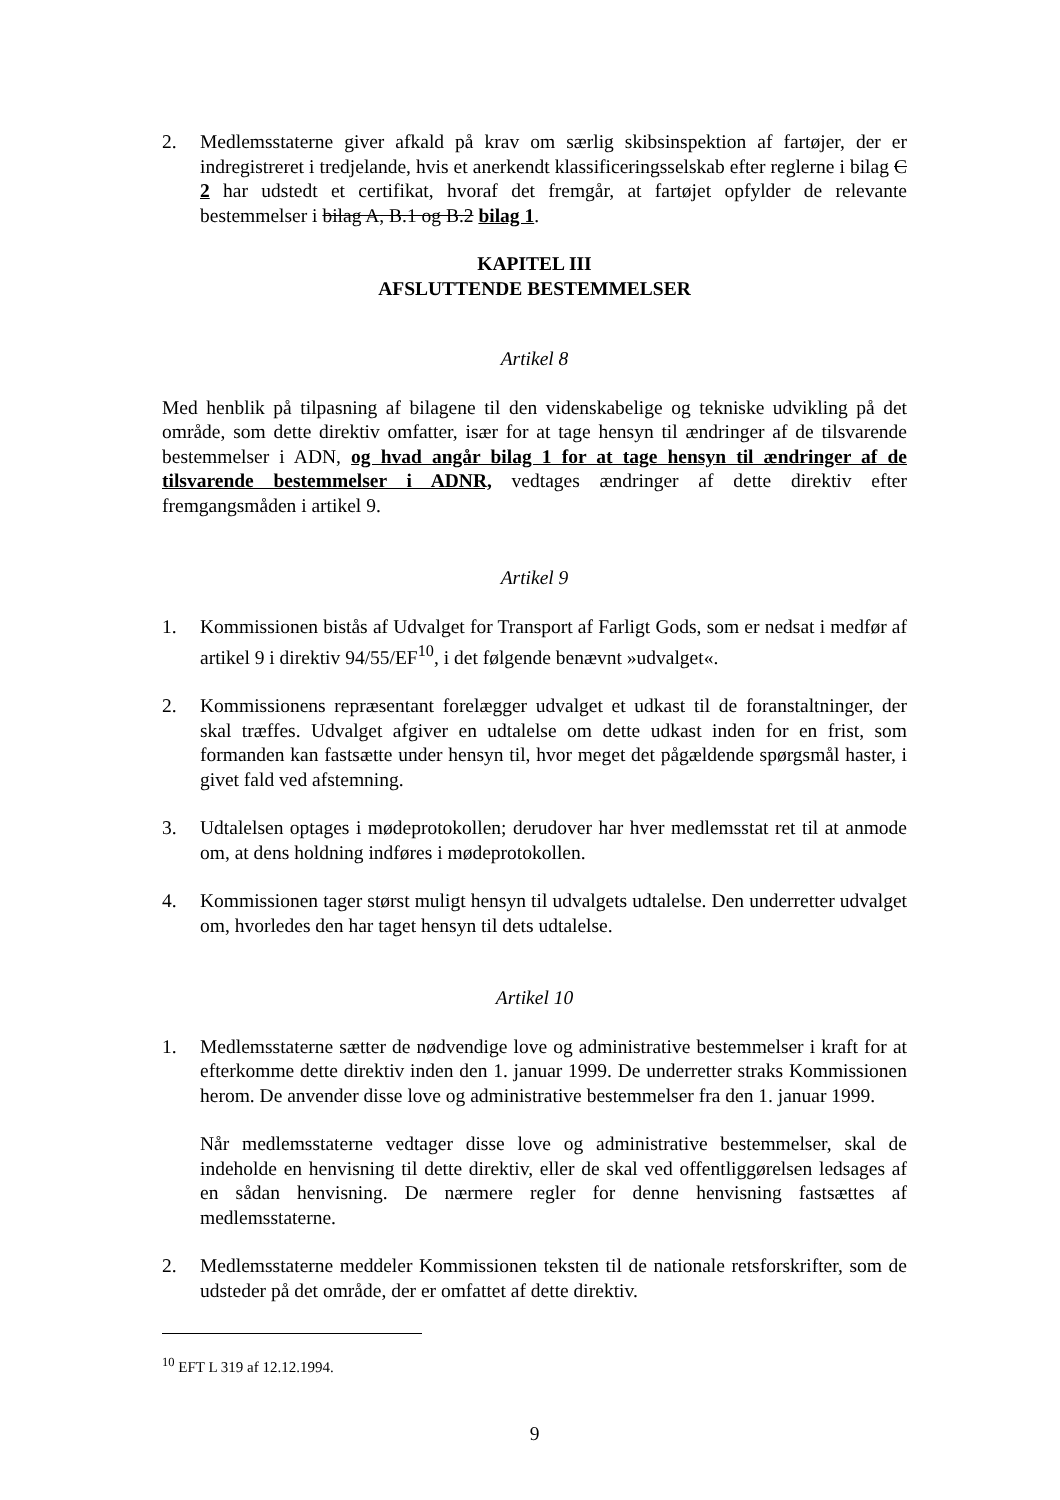2. Medlemsstaterne giver afkald på krav om særlig skibsinspektion af fartøjer, der er indregistreret i tredjelande, hvis et anerkendt klassificeringsselskab efter reglerne i bilag C 2 har udstedt et certifikat, hvoraf det fremgår, at fartøjet opfylder de relevante bestemmelser i bilag A, B.1 og B.2 bilag 1.
KAPITEL III
AFSLUTTENDE BESTEMMELSER
Artikel 8
Med henblik på tilpasning af bilagene til den videnskabelige og tekniske udvikling på det område, som dette direktiv omfatter, især for at tage hensyn til ændringer af de tilsvarende bestemmelser i ADN, og hvad angår bilag 1 for at tage hensyn til ændringer af de tilsvarende bestemmelser i ADNR, vedtages ændringer af dette direktiv efter fremgangsmåden i artikel 9.
Artikel 9
1. Kommissionen bistås af Udvalget for Transport af Farligt Gods, som er nedsat i medfør af artikel 9 i direktiv 94/55/EF<sup>10</sup>, i det følgende benævnt »udvalget«.
2. Kommissionens repræsentant forelægger udvalget et udkast til de foranstaltninger, der skal træffes. Udvalget afgiver en udtalelse om dette udkast inden for en frist, som formanden kan fastsætte under hensyn til, hvor meget det pågældende spørgsmål haster, i givet fald ved afstemning.
3. Udtalelsen optages i mødeprotokollen; derudover har hver medlemsstat ret til at anmode om, at dens holdning indføres i mødeprotokollen.
4. Kommissionen tager størst muligt hensyn til udvalgets udtalelse. Den underretter udvalget om, hvorledes den har taget hensyn til dets udtalelse.
Artikel 10
1. Medlemsstaterne sætter de nødvendige love og administrative bestemmelser i kraft for at efterkomme dette direktiv inden den 1. januar 1999. De underretter straks Kommissionen herom. De anvender disse love og administrative bestemmelser fra den 1. januar 1999.
Når medlemsstaterne vedtager disse love og administrative bestemmelser, skal de indeholde en henvisning til dette direktiv, eller de skal ved offentliggørelsen ledsages af en sådan henvisning. De nærmere regler for denne henvisning fastsættes af medlemsstaterne.
2. Medlemsstaterne meddeler Kommissionen teksten til de nationale retsforskrifter, som de udsteder på det område, der er omfattet af dette direktiv.
<sup>10</sup> EFT L 319 af 12.12.1994.
9